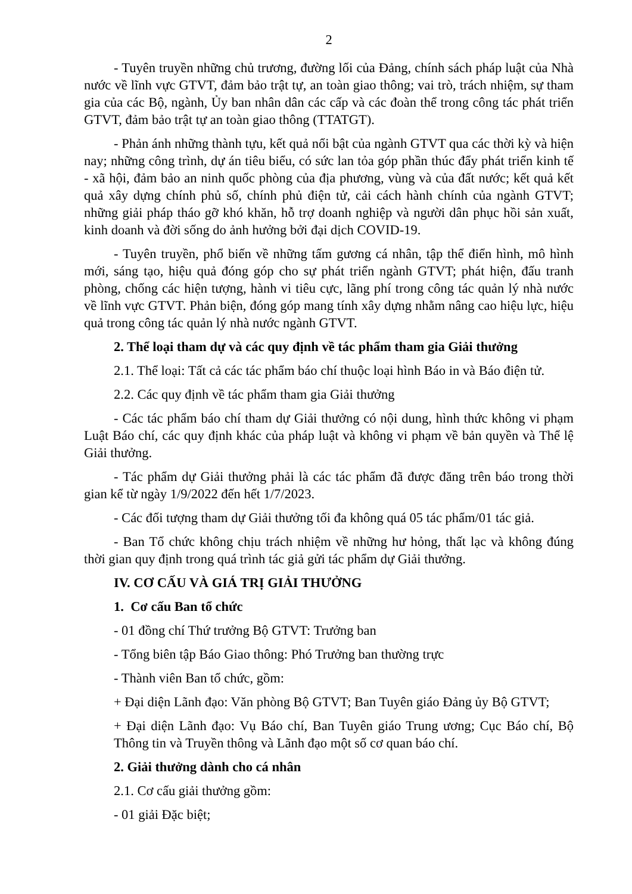2
- Tuyên truyền những chủ trương, đường lối của Đảng, chính sách pháp luật của Nhà nước về lĩnh vực GTVT, đảm bảo trật tự, an toàn giao thông; vai trò, trách nhiệm, sự tham gia của các Bộ, ngành, Ủy ban nhân dân các cấp và các đoàn thể trong công tác phát triển GTVT, đảm bảo trật tự an toàn giao thông (TTATGT).
- Phản ánh những thành tựu, kết quả nổi bật của ngành GTVT qua các thời kỳ và hiện nay; những công trình, dự án tiêu biểu, có sức lan tỏa góp phần thúc đẩy phát triển kinh tế - xã hội, đảm bảo an ninh quốc phòng của địa phương, vùng và của đất nước; kết quả kết quả xây dựng chính phủ số, chính phủ điện tử, cải cách hành chính của ngành GTVT; những giải pháp tháo gỡ khó khăn, hỗ trợ doanh nghiệp và người dân phục hồi sản xuất, kinh doanh và đời sống do ảnh hưởng bởi đại dịch COVID-19.
- Tuyên truyền, phổ biến về những tấm gương cá nhân, tập thể điển hình, mô hình mới, sáng tạo, hiệu quả đóng góp cho sự phát triển ngành GTVT; phát hiện, đấu tranh phòng, chống các hiện tượng, hành vi tiêu cực, lãng phí trong công tác quản lý nhà nước về lĩnh vực GTVT. Phản biện, đóng góp mang tính xây dựng nhằm nâng cao hiệu lực, hiệu quả trong công tác quản lý nhà nước ngành GTVT.
2. Thể loại tham dự và các quy định về tác phẩm tham gia Giải thưởng
2.1. Thể loại: Tất cả các tác phẩm báo chí thuộc loại hình Báo in và Báo điện tử.
2.2. Các quy định về tác phẩm tham gia Giải thưởng
- Các tác phẩm báo chí tham dự Giải thưởng có nội dung, hình thức không vi phạm Luật Báo chí, các quy định khác của pháp luật và không vi phạm về bản quyền và Thể lệ Giải thưởng.
- Tác phẩm dự Giải thưởng phải là các tác phẩm đã được đăng trên báo trong thời gian kể từ ngày 1/9/2022 đến hết 1/7/2023.
- Các đối tượng tham dự Giải thưởng tối đa không quá 05 tác phẩm/01 tác giả.
- Ban Tổ chức không chịu trách nhiệm về những hư hỏng, thất lạc và không đúng thời gian quy định trong quá trình tác giả gửi tác phẩm dự Giải thưởng.
IV. CƠ CẤU VÀ GIÁ TRỊ GIẢI THƯỞNG
1. Cơ cấu Ban tổ chức
- 01 đồng chí Thứ trưởng Bộ GTVT: Trưởng ban
- Tổng biên tập Báo Giao thông: Phó Trưởng ban thường trực
- Thành viên Ban tổ chức, gồm:
+ Đại diện Lãnh đạo: Văn phòng Bộ GTVT; Ban Tuyên giáo Đảng ủy Bộ GTVT;
+ Đại diện Lãnh đạo: Vụ Báo chí, Ban Tuyên giáo Trung ương; Cục Báo chí, Bộ Thông tin và Truyền thông và Lãnh đạo một số cơ quan báo chí.
2. Giải thưởng dành cho cá nhân
2.1. Cơ cấu giải thưởng gồm:
- 01 giải Đặc biệt;